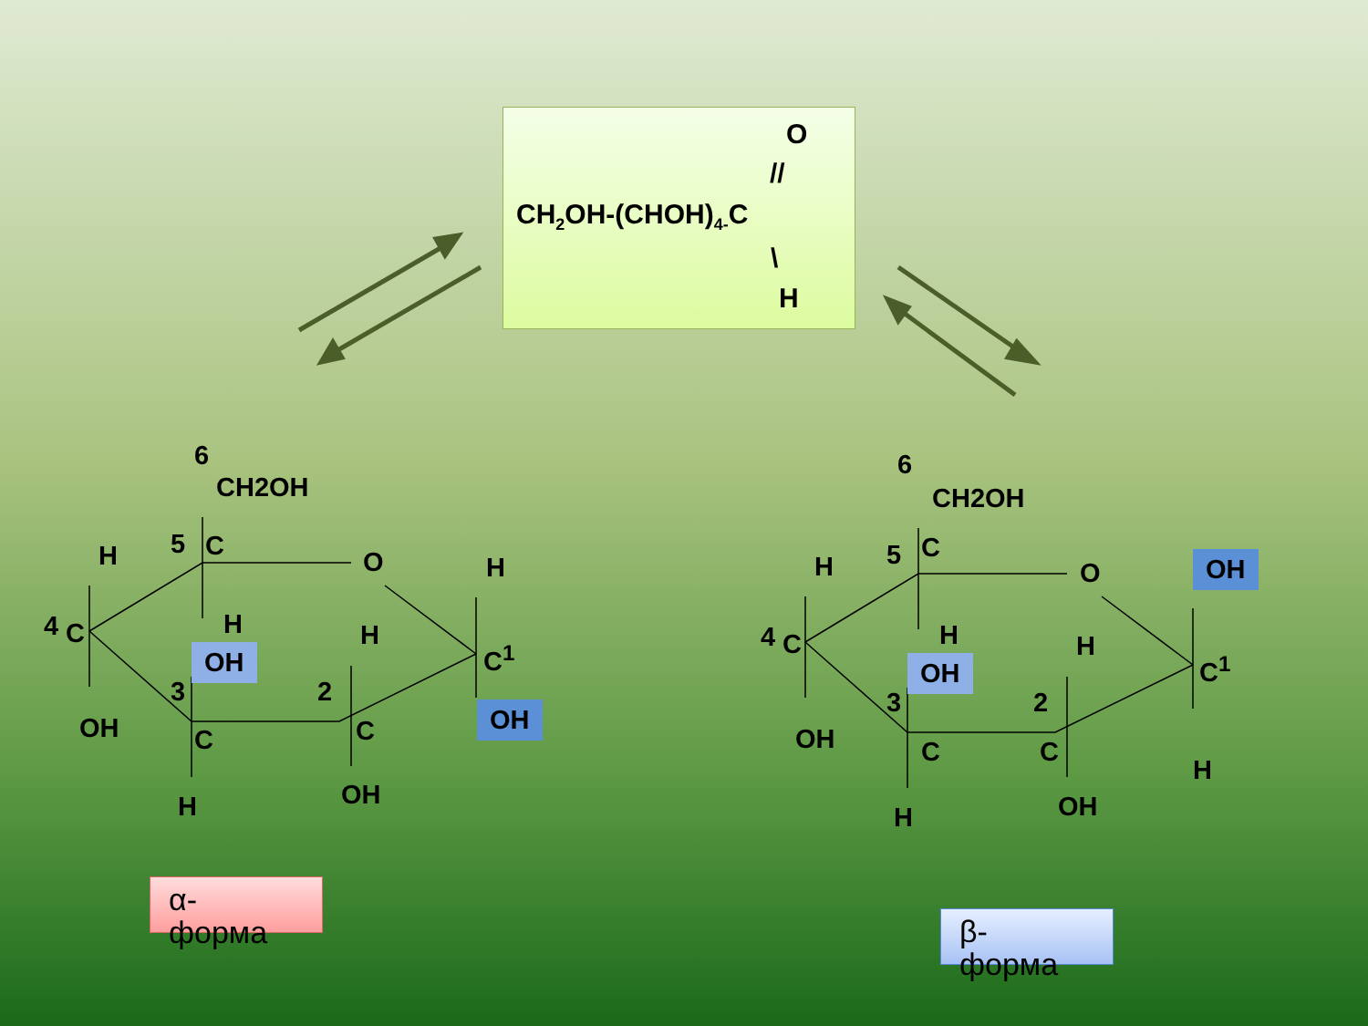O
//
CH<sub>2</sub>OH-(CHOH)<sub>4-</sub>C
\
H
6
CH2OH
H 5 C
O H
4 C H H
C<sup>1</sup>
OH
3 2
OH OH
C C
H OH
α-
форма
6
CH2OH
H 5 C
O OH
4 C H H
C<sup>1</sup>
OH
3 2
OH
H
C C
H OH
β-
форма